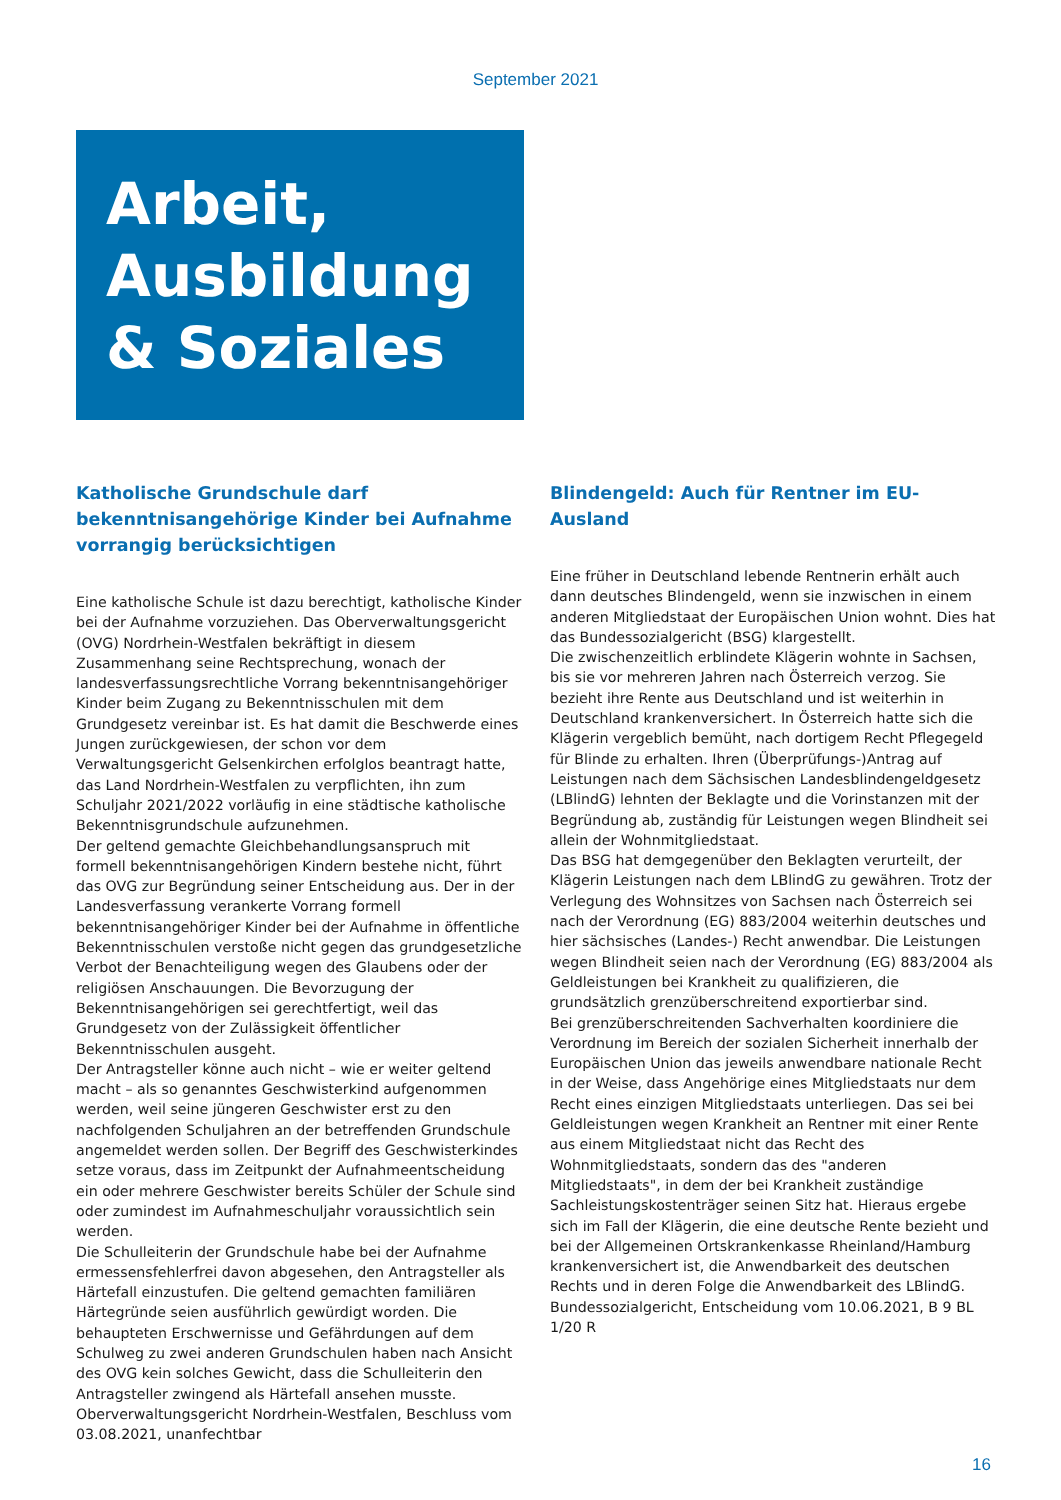September 2021
Arbeit, Ausbildung & Soziales
Katholische Grundschule darf bekenntnisangehörige Kinder bei Aufnahme vorrangig berücksichtigen
Eine katholische Schule ist dazu berechtigt, katholische Kinder bei der Aufnahme vorzuziehen. Das Oberverwaltungsgericht (OVG) Nordrhein-Westfalen bekräftigt in diesem Zusammenhang seine Rechtsprechung, wonach der landesverfassungsrechtliche Vorrang bekenntnisangehöriger Kinder beim Zugang zu Bekenntnisschulen mit dem Grundgesetz vereinbar ist. Es hat damit die Beschwerde eines Jungen zurückgewiesen, der schon vor dem Verwaltungsgericht Gelsenkirchen erfolglos beantragt hatte, das Land Nordrhein-Westfalen zu verpflichten, ihn zum Schuljahr 2021/2022 vorläufig in eine städtische katholische Bekenntnisgrundschule aufzunehmen.
Der geltend gemachte Gleichbehandlungsanspruch mit formell bekenntnisangehörigen Kindern bestehe nicht, führt das OVG zur Begründung seiner Entscheidung aus. Der in der Landesverfassung verankerte Vorrang formell bekenntnisangehöriger Kinder bei der Aufnahme in öffentliche Bekenntnisschulen verstoße nicht gegen das grundgesetzliche Verbot der Benachteiligung wegen des Glaubens oder der religiösen Anschauungen. Die Bevorzugung der Bekenntnisangehörigen sei gerechtfertigt, weil das Grundgesetz von der Zulässigkeit öffentlicher Bekenntnisschulen ausgeht.
Der Antragsteller könne auch nicht – wie er weiter geltend macht – als so genanntes Geschwisterkind aufgenommen werden, weil seine jüngeren Geschwister erst zu den nachfolgenden Schuljahren an der betreffenden Grundschule angemeldet werden sollen. Der Begriff des Geschwisterkindes setze voraus, dass im Zeitpunkt der Aufnahmeentscheidung ein oder mehrere Geschwister bereits Schüler der Schule sind oder zumindest im Aufnahmeschuljahr voraussichtlich sein werden.
Die Schulleiterin der Grundschule habe bei der Aufnahme ermessensfehlerfrei davon abgesehen, den Antragsteller als Härtefall einzustufen. Die geltend gemachten familiären Härtegründe seien ausführlich gewürdigt worden. Die behaupteten Erschwernisse und Gefährdungen auf dem Schulweg zu zwei anderen Grundschulen haben nach Ansicht des OVG kein solches Gewicht, dass die Schulleiterin den Antragsteller zwingend als Härtefall ansehen musste.
Oberverwaltungsgericht Nordrhein-Westfalen, Beschluss vom 03.08.2021, unanfechtbar
Blindengeld: Auch für Rentner im EU-Ausland
Eine früher in Deutschland lebende Rentnerin erhält auch dann deutsches Blindengeld, wenn sie inzwischen in einem anderen Mitgliedstaat der Europäischen Union wohnt. Dies hat das Bundessozialgericht (BSG) klargestellt.
Die zwischenzeitlich erblindete Klägerin wohnte in Sachsen, bis sie vor mehreren Jahren nach Österreich verzog. Sie bezieht ihre Rente aus Deutschland und ist weiterhin in Deutschland krankenversichert. In Österreich hatte sich die Klägerin vergeblich bemüht, nach dortigem Recht Pflegegeld für Blinde zu erhalten. Ihren (Überprüfungs-)Antrag auf Leistungen nach dem Sächsischen Landesblindengeldgesetz (LBlindG) lehnten der Beklagte und die Vorinstanzen mit der Begründung ab, zuständig für Leistungen wegen Blindheit sei allein der Wohnmitgliedstaat.
Das BSG hat demgegenüber den Beklagten verurteilt, der Klägerin Leistungen nach dem LBlindG zu gewähren. Trotz der Verlegung des Wohnsitzes von Sachsen nach Österreich sei nach der Verordnung (EG) 883/2004 weiterhin deutsches und hier sächsisches (Landes-) Recht anwendbar. Die Leistungen wegen Blindheit seien nach der Verordnung (EG) 883/2004 als Geldleistungen bei Krankheit zu qualifizieren, die grundsätzlich grenzüberschreitend exportierbar sind.
Bei grenzüberschreitenden Sachverhalten koordiniere die Verordnung im Bereich der sozialen Sicherheit innerhalb der Europäischen Union das jeweils anwendbare nationale Recht in der Weise, dass Angehörige eines Mitgliedstaats nur dem Recht eines einzigen Mitgliedstaats unterliegen. Das sei bei Geldleistungen wegen Krankheit an Rentner mit einer Rente aus einem Mitgliedstaat nicht das Recht des Wohnmitgliedstaats, sondern das des "anderen Mitgliedstaats", in dem der bei Krankheit zuständige Sachleistungskostenträger seinen Sitz hat. Hieraus ergebe sich im Fall der Klägerin, die eine deutsche Rente bezieht und bei der Allgemeinen Ortskrankenkasse Rheinland/Hamburg krankenversichert ist, die Anwendbarkeit des deutschen Rechts und in deren Folge die Anwendbarkeit des LBlindG.
Bundessozialgericht, Entscheidung vom 10.06.2021, B 9 BL 1/20 R
16